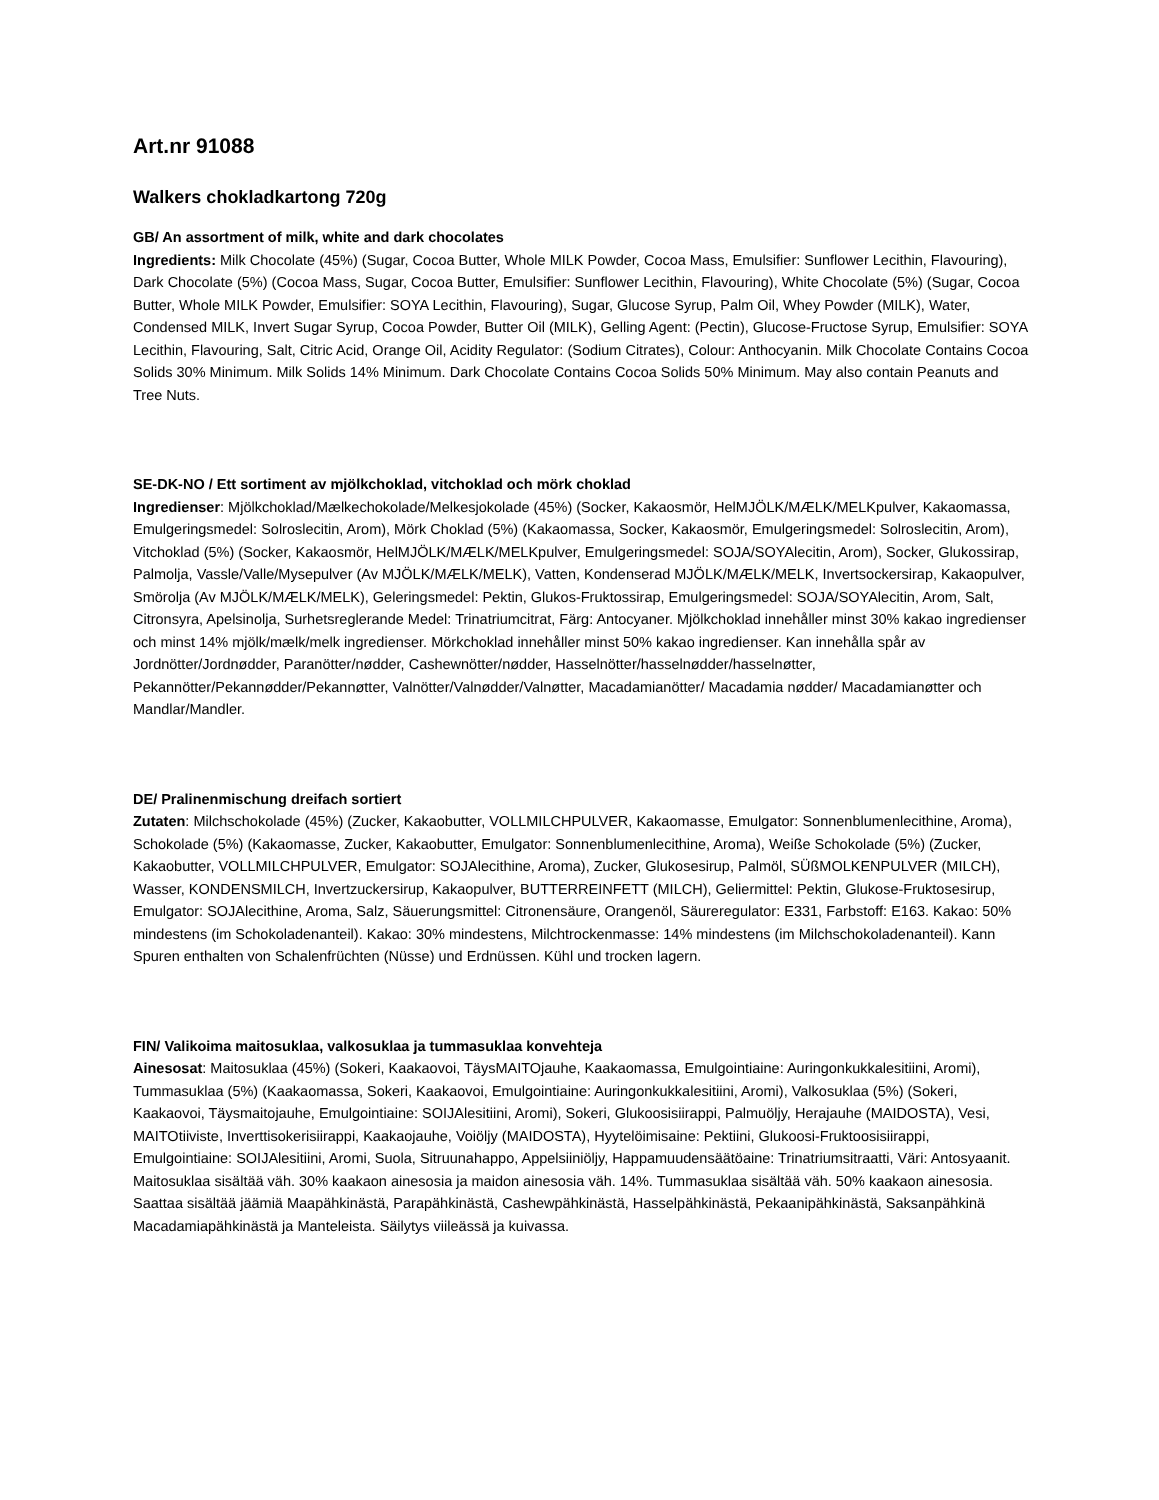Art.nr 91088
Walkers chokladkartong 720g
GB/ An assortment of milk, white and dark chocolates
Ingredients: Milk Chocolate (45%) (Sugar, Cocoa Butter, Whole MILK Powder, Cocoa Mass, Emulsifier: Sunflower Lecithin, Flavouring), Dark Chocolate (5%) (Cocoa Mass, Sugar, Cocoa Butter, Emulsifier: Sunflower Lecithin, Flavouring), White Chocolate (5%) (Sugar, Cocoa Butter, Whole MILK Powder, Emulsifier: SOYA Lecithin, Flavouring), Sugar, Glucose Syrup, Palm Oil, Whey Powder (MILK), Water, Condensed MILK, Invert Sugar Syrup, Cocoa Powder, Butter Oil (MILK), Gelling Agent: (Pectin), Glucose-Fructose Syrup, Emulsifier: SOYA Lecithin, Flavouring, Salt, Citric Acid, Orange Oil, Acidity Regulator: (Sodium Citrates), Colour: Anthocyanin. Milk Chocolate Contains Cocoa Solids 30% Minimum. Milk Solids 14% Minimum. Dark Chocolate Contains Cocoa Solids 50% Minimum. May also contain Peanuts and Tree Nuts.
SE-DK-NO / Ett sortiment av mjölkchoklad, vitchoklad och mörk choklad
Ingredienser: Mjölkchoklad/Mælkechokolade/Melkesjokolade (45%) (Socker, Kakaosmör, HelMJÖLK/MÆLK/MELKpulver, Kakaomassa, Emulgeringsmedel: Solroslecitin, Arom), Mörk Choklad (5%) (Kakaomassa, Socker, Kakaosmör, Emulgeringsmedel: Solroslecitin, Arom), Vitchoklad (5%) (Socker, Kakaosmör, HelMJÖLK/MÆLK/MELKpulver, Emulgeringsmedel: SOJA/SOYAlecitin, Arom), Socker, Glukossirap, Palmolja, Vassle/Valle/Mysepulver (Av MJÖLK/MÆLK/MELK), Vatten, Kondenserad MJÖLK/MÆLK/MELK, Invertsockersirap, Kakaopulver, Smörolja (Av MJÖLK/MÆLK/MELK), Geleringsmedel: Pektin, Glukos-Fruktossirap, Emulgeringsmedel: SOJA/SOYAlecitin, Arom, Salt, Citronsyra, Apelsinolja, Surhetsreglerande Medel: Trinatriumcitrat, Färg: Antocyaner. Mjölkchoklad innehåller minst 30% kakao ingredienser och minst 14% mjölk/mælk/melk ingredienser. Mörkchoklad innehåller minst 50% kakao ingredienser. Kan innehålla spår av Jordnötter/Jordnødder, Paranötter/nødder, Cashewnötter/nødder, Hasselnötter/hasselnødder/hasselnøtter, Pekannötter/Pekannødder/Pekannøtter, Valnötter/Valnødder/Valnøtter, Macadamianötter/ Macadamia nødder/ Macadamianøtter och Mandlar/Mandler.
DE/ Pralinenmischung dreifach sortiert
Zutaten: Milchschokolade (45%) (Zucker, Kakaobutter, VOLLMILCHPULVER, Kakaomasse, Emulgator: Sonnenblumenlecithine, Aroma), Schokolade (5%) (Kakaomasse, Zucker, Kakaobutter, Emulgator: Sonnenblumenlecithine, Aroma), Weiße Schokolade (5%) (Zucker, Kakaobutter, VOLLMILCHPULVER, Emulgator: SOJAlecithine, Aroma), Zucker, Glukosesirup, Palmöl, SÜßMOLKENPULVER (MILCH), Wasser, KONDENSMILCH, Invertzuckersirup, Kakaopulver, BUTTERREINFETT (MILCH), Geliermittel: Pektin, Glukose-Fruktosesirup, Emulgator: SOJAlecithine, Aroma, Salz, Säuerungsmittel: Citronensäure, Orangenöl, Säureregulator: E331, Farbstoff: E163. Kakao: 50% mindestens (im Schokoladenanteil). Kakao: 30% mindestens, Milchtrockenmasse: 14% mindestens (im Milchschokoladenanteil). Kann Spuren enthalten von Schalenfrüchten (Nüsse) und Erdnüssen. Kühl und trocken lagern.
FIN/ Valikoima maitosuklaa, valkosuklaa ja tummasuklaa konvehteja
Ainesosat: Maitosuklaa (45%) (Sokeri, Kaakaovoi, TäysMAITOjauhe, Kaakaomassa, Emulgointiaine: Auringonkukkalesitiini, Aromi), Tummasuklaa (5%) (Kaakaomassa, Sokeri, Kaakaovoi, Emulgointiaine: Auringonkukkalesitiini, Aromi), Valkosuklaa (5%) (Sokeri, Kaakaovoi, Täysmaitojauhe, Emulgointiaine: SOIJAlesitiini, Aromi), Sokeri, Glukoosisiirappi, Palmuöljy, Herajauhe (MAIDOSTA), Vesi, MAITOtiiviste, Inverttisokerisiirappi, Kaakaojauhe, Voiöljy (MAIDOSTA), Hyytelöimisaine: Pektiini, Glukoosi-Fruktoosisiirappi, Emulgointiaine: SOIJAlesitiini, Aromi, Suola, Sitruunahappo, Appelsiiniöljy, Happamuudensäätöaine: Trinatriumsitraatti, Väri: Antosyaanit. Maitosuklaa sisältää väh. 30% kaakaon ainesosia ja maidon ainesosia väh. 14%. Tummasuklaa sisältää väh. 50% kaakaon ainesosia. Saattaa sisältää jäämiä Maapähkinästä, Parapähkinästä, Cashewpähkinästä, Hasselpähkinästä, Pekaanipähkinästä, Saksanpähkinä Macadamiapähkinästä ja Manteleista. Säilytys viileässä ja kuivassa.